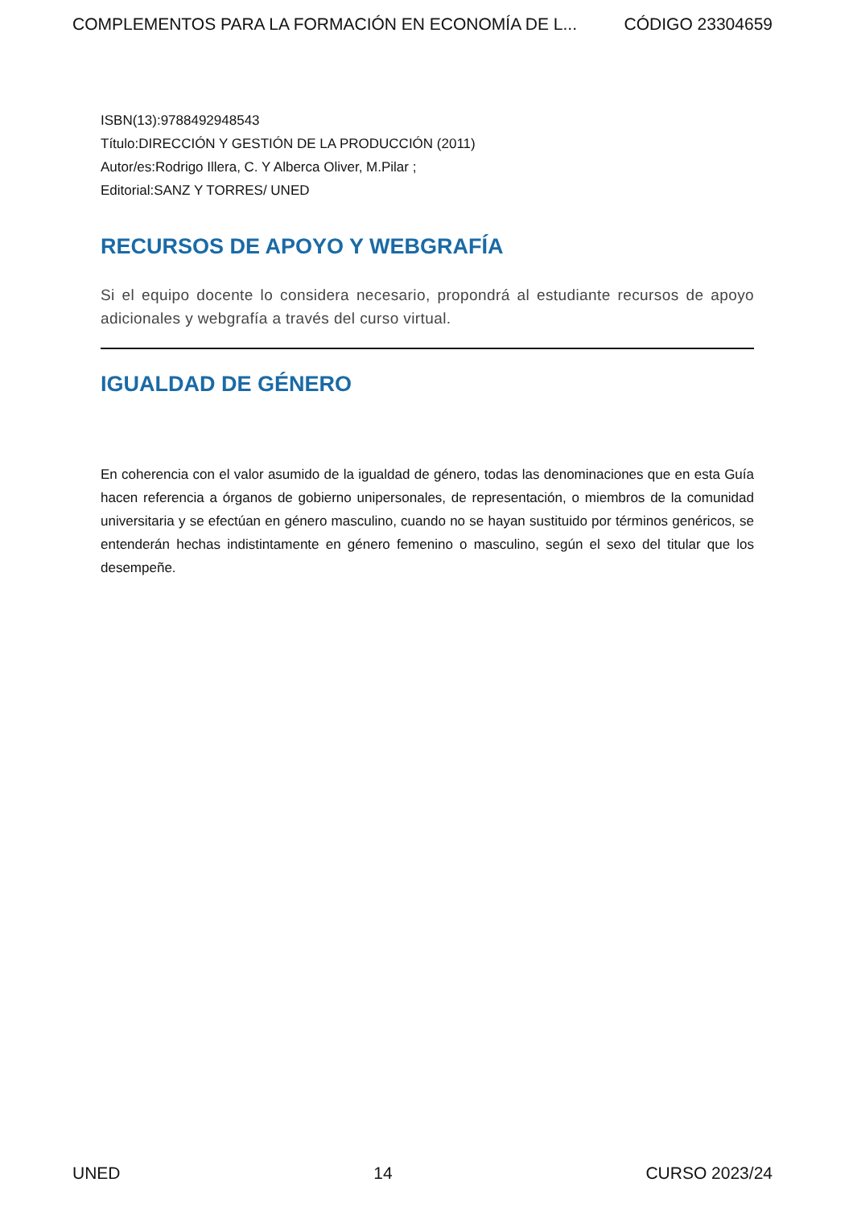COMPLEMENTOS PARA LA FORMACIÓN EN ECONOMÍA DE L... CÓDIGO 23304659
ISBN(13):9788492948543
Título:DIRECCIÓN Y GESTIÓN DE LA PRODUCCIÓN (2011)
Autor/es:Rodrigo Illera, C. Y Alberca Oliver, M.Pilar ;
Editorial:SANZ Y TORRES/ UNED
RECURSOS DE APOYO Y WEBGRAFÍA
Si el equipo docente lo considera necesario, propondrá al estudiante recursos de apoyo adicionales y webgrafía a través del curso virtual.
IGUALDAD DE GÉNERO
En coherencia con el valor asumido de la igualdad de género, todas las denominaciones que en esta Guía hacen referencia a órganos de gobierno unipersonales, de representación, o miembros de la comunidad universitaria y se efectúan en género masculino, cuando no se hayan sustituido por términos genéricos, se entenderán hechas indistintamente en género femenino o masculino, según el sexo del titular que los desempeñe.
UNED 14 CURSO 2023/24